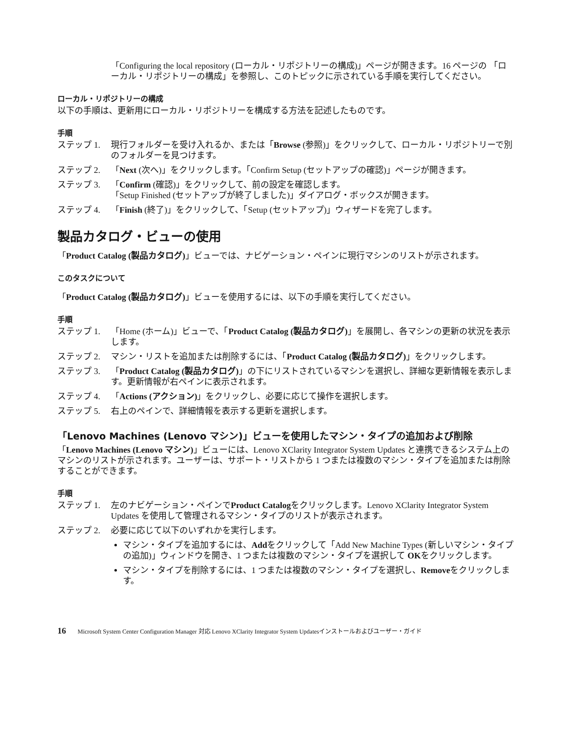「Configuring the local repository (ローカル・リポジトリーの構成)」ページが開きます。16 ページの 「ローカル・リポジトリーの構成」を参照し、このトピックに示されている手順を実行してください。
ローカル・リポジトリーの構成
以下の手順は、更新用にローカル・リポジトリーを構成する方法を記述したものです。
手順
ステップ 1. 現行フォルダーを受け入れるか、または「Browse (参照)」をクリックして、ローカル・リポジトリーで別のフォルダーを見つけます。
ステップ 2. 「Next (次へ)」をクリックします。「Confirm Setup (セットアップの確認)」ページが開きます。
ステップ 3. 「Confirm (確認)」をクリックして、前の設定を確認します。
「Setup Finished (セットアップが終了しました)」ダイアログ・ボックスが開きます。
ステップ 4. 「Finish (終了)」をクリックして、「Setup (セットアップ)」ウィザードを完了します。
製品カタログ・ビューの使用
「Product Catalog (製品カタログ)」ビューでは、ナビゲーション・ペインに現行マシンのリストが示されます。
このタスクについて
「Product Catalog (製品カタログ)」ビューを使用するには、以下の手順を実行してください。
手順
ステップ 1. 「Home (ホーム)」ビューで、「Product Catalog (製品カタログ)」を展開し、各マシンの更新の状況を表示します。
ステップ 2. マシン・リストを追加または削除するには、「Product Catalog (製品カタログ)」をクリックします。
ステップ 3. 「Product Catalog (製品カタログ)」の下にリストされているマシンを選択し、詳細な更新情報を表示します。更新情報が右ペインに表示されます。
ステップ 4. 「Actions (アクション)」をクリックし、必要に応じて操作を選択します。
ステップ 5. 右上のペインで、詳細情報を表示する更新を選択します。
「Lenovo Machines (Lenovo マシン)」ビューを使用したマシン・タイプの追加および削除
「Lenovo Machines (Lenovo マシン)」ビューには、Lenovo XClarity Integrator System Updates と連携できるシステム上のマシンのリストが示されます。ユーザーは、サポート・リストから 1 つまたは複数のマシン・タイプを追加または削除することができます。
手順
ステップ 1. 左のナビゲーション・ペインでProduct Catalogをクリックします。Lenovo XClarity Integrator System Updates を使用して管理されるマシン・タイプのリストが表示されます。
ステップ 2. 必要に応じて以下のいずれかを実行します。
マシン・タイプを追加するには、Addをクリックして「Add New Machine Types (新しいマシン・タイプの追加)」ウィンドウを開き、1 つまたは複数のマシン・タイプを選択して OKをクリックします。
マシン・タイプを削除するには、1 つまたは複数のマシン・タイプを選択し、Removeをクリックします。
16 Microsoft System Center Configuration Manager 対応 Lenovo XClarity Integrator System Updatesインストールおよびユーザー・ガイド